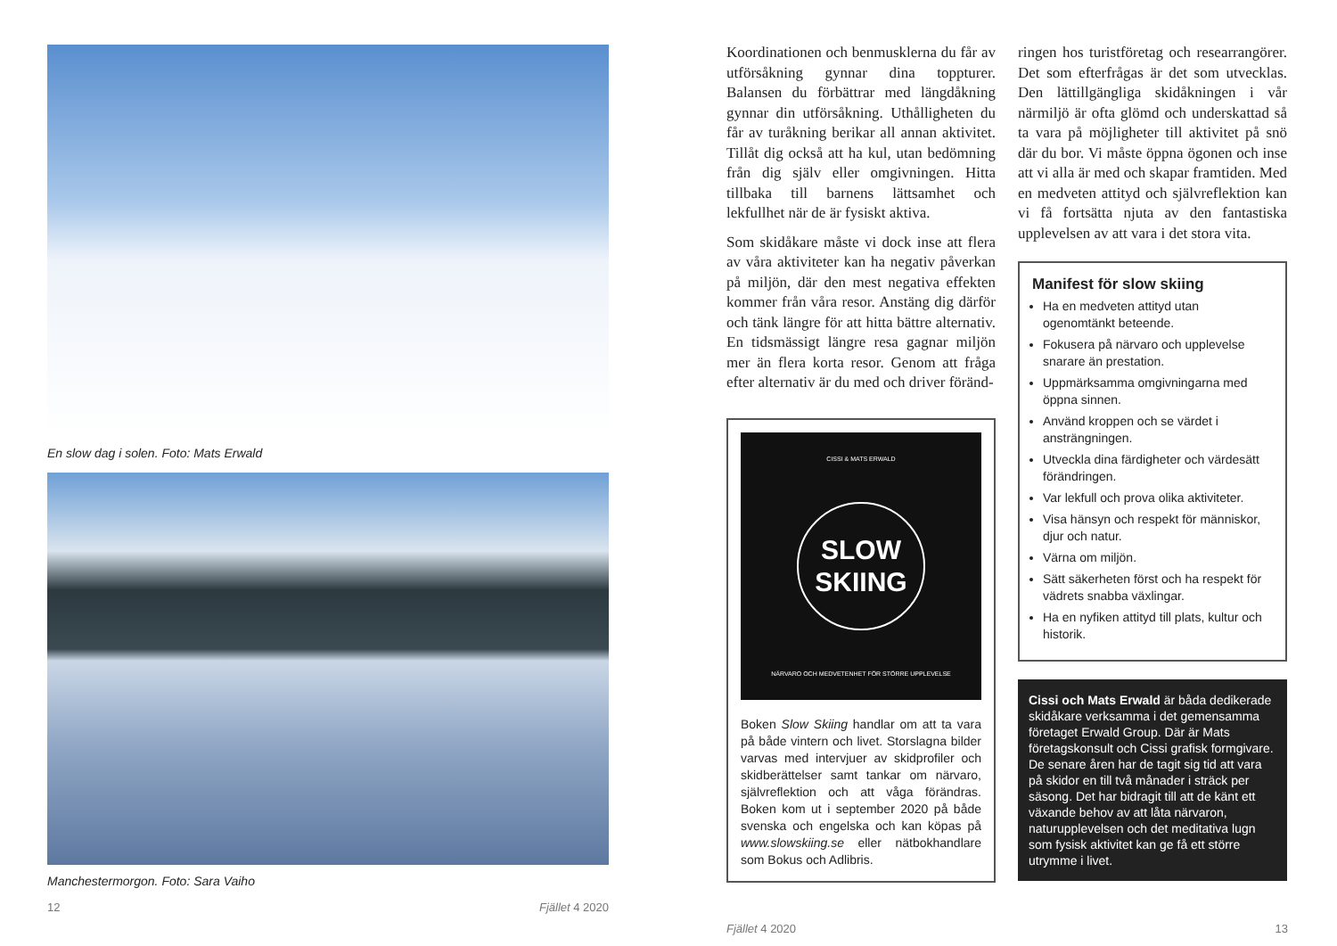En slow dag i solen. Foto: Mats Erwald
Manchestermorgon. Foto: Sara Vaiho
12 Fjället 4 2020
Koordinationen och benmusklerna du får av utförsåkning gynnar dina toppturer. Balansen du förbättrar med längdåkning gynnar din utförsåkning. Uthålligheten du får av turåkning berikar all annan aktivitet. Tillåt dig också att ha kul, utan bedömning från dig själv eller omgivningen. Hitta tillbaka till barnens lättsamhet och lekfullhet när de är fysiskt aktiva.
Som skidåkare måste vi dock inse att flera av våra aktiviteter kan ha negativ påverkan på miljön, där den mest negativa effekten kommer från våra resor. Anstäng dig därför och tänk längre för att hitta bättre alternativ. En tidsmässigt längre resa gagnar miljön mer än flera korta resor. Genom att fråga efter alternativ är du med och driver föränd-
CISSI & MATS ERWALD
SLOW
SKIING
NÄRVARO OCH MEDVETENHET FÖR STÖRRE UPPLEVELSE
Boken Slow Skiing handlar om att ta vara på både vintern och livet. Storslagna bilder varvas med intervjuer av skidprofiler och skidberättelser samt tankar om närvaro, självreflektion och att våga förändras. Boken kom ut i september 2020 på både svenska och engelska och kan köpas på www.slowskiing.se eller nätbokhandlare som Bokus och Adlibris.
ringen hos turistföretag och researrangörer. Det som efterfrågas är det som utvecklas. Den lättillgängliga skidåkningen i vår närmiljö är ofta glömd och underskattad så ta vara på möjligheter till aktivitet på snö där du bor. Vi måste öppna ögonen och inse att vi alla är med och skapar framtiden. Med en medveten attityd och självreflektion kan vi få fortsätta njuta av den fantastiska upplevelsen av att vara i det stora vita.
Manifest för slow skiing
Ha en medveten attityd utan ogenomtänkt beteende.
Fokusera på närvaro och upplevelse snarare än prestation.
Uppmärksamma omgivningarna med öppna sinnen.
Använd kroppen och se värdet i ansträngningen.
Utveckla dina färdigheter och värdesätt förändringen.
Var lekfull och prova olika aktiviteter.
Visa hänsyn och respekt för människor, djur och natur.
Värna om miljön.
Sätt säkerheten först och ha respekt för vädrets snabba växlingar.
Ha en nyfiken attityd till plats, kultur och historik.
Cissi och Mats Erwald är båda dedikerade skidåkare verksamma i det gemensamma företaget Erwald Group. Där är Mats företagskonsult och Cissi grafisk formgivare. De senare åren har de tagit sig tid att vara på skidor en till två månader i sträck per säsong. Det har bidragit till att de känt ett växande behov av att låta närvaron, naturupplevelsen och det meditativa lugn som fysisk aktivitet kan ge få ett större utrymme i livet.
Fjället 4 2020 13